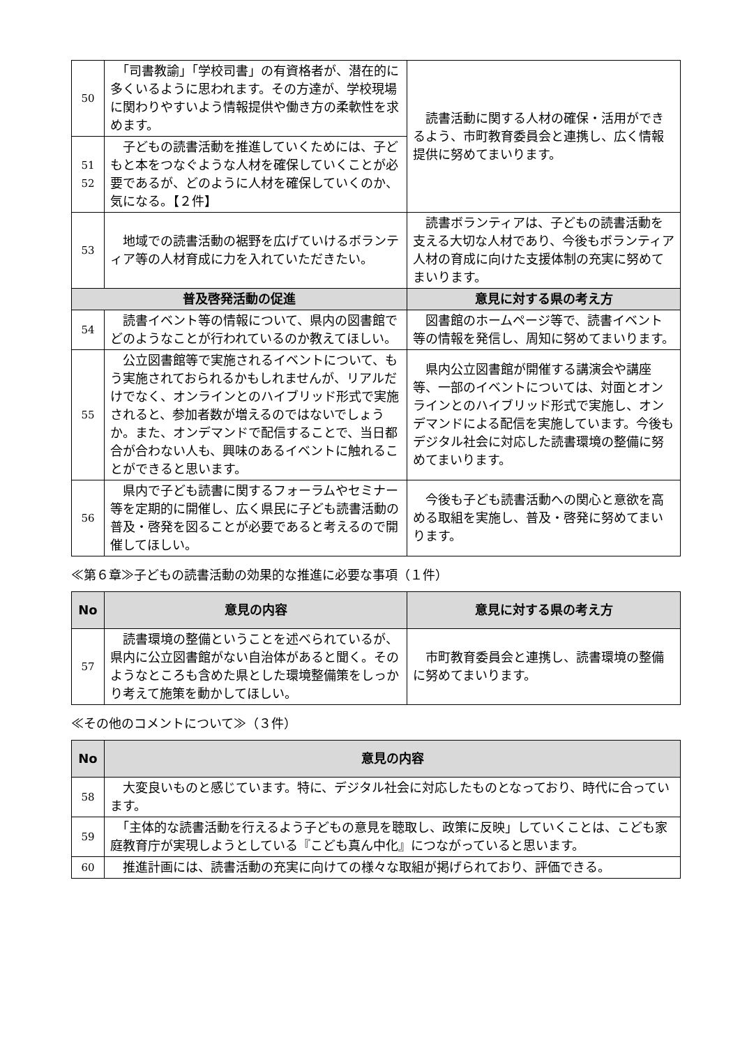| 50 | 「司書教諭」「学校司書」の有資格者が、潜在的に多くいるように思われます。その方達が、学校現場に関わりやすいよう情報提供や働き方の柔軟性を求めます。 | 読書活動に関する人材の確保・活用ができるよう、市町教育委員会と連携し、広く情報提供に努めてまいります。 |
| 51 52 | 子どもの読書活動を推進していくためには、子どもと本をつなぐような人材を確保していくことが必要であるが、どのように人材を確保していくのか、気になる。【２件】 | |
| 53 | 地域での読書活動の裾野を広げていけるボランティア等の人材育成に力を入れていただきたい。 | 読書ボランティアは、子どもの読書活動を支える大切な人材であり、今後もボランティア人材の育成に向けた支援体制の充実に努めてまいります。 |
| 普及啓発活動の促進 | | 意見に対する県の考え方 |
| 54 | 読書イベント等の情報について、県内の図書館でどのようなことが行われているのか教えてほしい。 | 図書館のホームページ等で、読書イベント等の情報を発信し、周知に努めてまいります。 |
| 55 | 公立図書館等で実施されるイベントについて、もう実施されておられるかもしれませんが、リアルだけでなく、オンラインとのハイブリッド形式で実施されると、参加者数が増えるのではないでしょうか。また、オンデマンドで配信することで、当日都合が合わない人も、興味のあるイベントに触れることができると思います。 | 県内公立図書館が開催する講演会や講座等、一部のイベントについては、対面とオンラインとのハイブリッド形式で実施し、オンデマンドによる配信を実施しています。今後もデジタル社会に対応した読書環境の整備に努めてまいります。 |
| 56 | 県内で子ども読書に関するフォーラムやセミナー等を定期的に開催し、広く県民に子ども読書活動の普及・啓発を図ることが必要であると考えるので開催してほしい。 | 今後も子ども読書活動への関心と意欲を高める取組を実施し、普及・啓発に努めてまいります。 |
≪第６章≫子どもの読書活動の効果的な推進に必要な事項（１件）
| No | 意見の内容 | 意見に対する県の考え方 |
| --- | --- | --- |
| 57 | 読書環境の整備ということを述べられているが、県内に公立図書館がない自治体があると聞く。そのようなところも含めた県とした環境整備策をしっかり考えて施策を動かしてほしい。 | 市町教育委員会と連携し、読書環境の整備に努めてまいります。 |
≪その他のコメントについて≫（３件）
| No | 意見の内容 |
| --- | --- |
| 58 | 大変良いものと感じています。特に、デジタル社会に対応したものとなっており、時代に合っています。 |
| 59 | 「主体的な読書活動を行えるよう子どもの意見を聴取し、政策に反映」していくことは、こども家庭教育庁が実現しようとしている『こども真ん中化』につながっていると思います。 |
| 60 | 推進計画には、読書活動の充実に向けての様々な取組が掲げられており、評価できる。 |